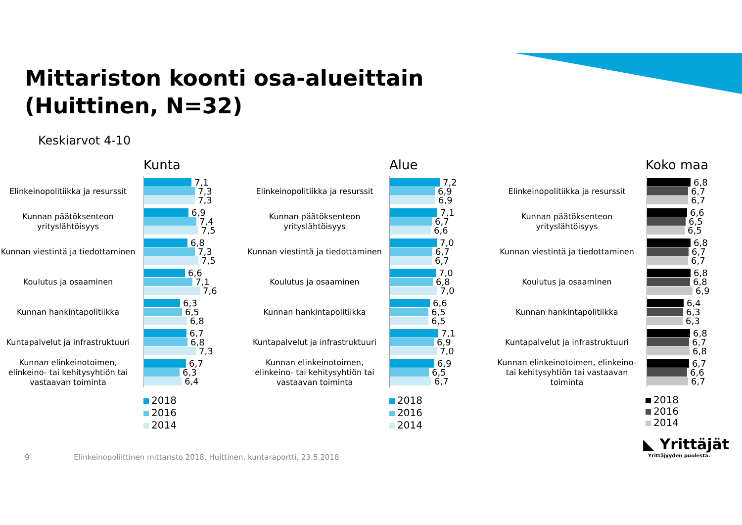Mittariston koonti osa-alueittain
(Huittinen, N=32)
Keskiarvot 4-10
Kunta
Elinkeinopolitiikka ja resurssit
7,1
7,3
7,3
Kunnan päätöksenteon yrityslähtöisyys
6,9
7,4
7,5
Kunnan viestintä ja tiedottaminen
6,8
7,3
7,5
Koulutus ja osaaminen
6,6
7,1
7,6
Kunnan hankintapolitiikka
6,3
6,5
6,8
Kuntapalvelut ja infrastruktuuri
6,7
6,8
7,3
Kunnan elinkeinotoimen, elinkeino- tai kehitysyhtiön tai vastaavan toiminta
6,7
6,3
6,4
2018
2016
2014
Alue
Elinkeinopolitiikka ja resurssit
7,2
6,9
6,9
Kunnan päätöksenteon yrityslähtöisyys
7,1
6,7
6,6
Kunnan viestintä ja tiedottaminen
7,0
6,7
6,7
Koulutus ja osaaminen
7,0
6,8
7,0
Kunnan hankintapolitiikka
6,6
6,5
6,5
Kuntapalvelut ja infrastruktuuri
7,1
6,9
7,0
Kunnan elinkeinotoimen, elinkeino- tai kehitysyhtiön tai vastaavan toiminta
6,9
6,5
6,7
2018
2016
2014
Koko maa
Elinkeinopolitiikka ja resurssit
6,8
6,7
6,7
Kunnan päätöksenteon yrityslähtöisyys
6,6
6,5
6,5
Kunnan viestintä ja tiedottaminen
6,8
6,7
6,7
Koulutus ja osaaminen
6,8
6,8
6,9
Kunnan hankintapolitiikka
6,4
6,3
6,3
Kuntapalvelut ja infrastruktuuri
6,8
6,7
6,8
Kunnan elinkeinotoimen, elinkeino- tai kehitysyhtiön tai vastaavan toiminta
6,7
6,6
6,7
2018
2016
2014
9 Elinkeinopoliittinen mittaristo 2018, Huittinen, kuntaraportti, 23.5.2018
◣ Yrittäjät
Yrittäjyyden puolesta.